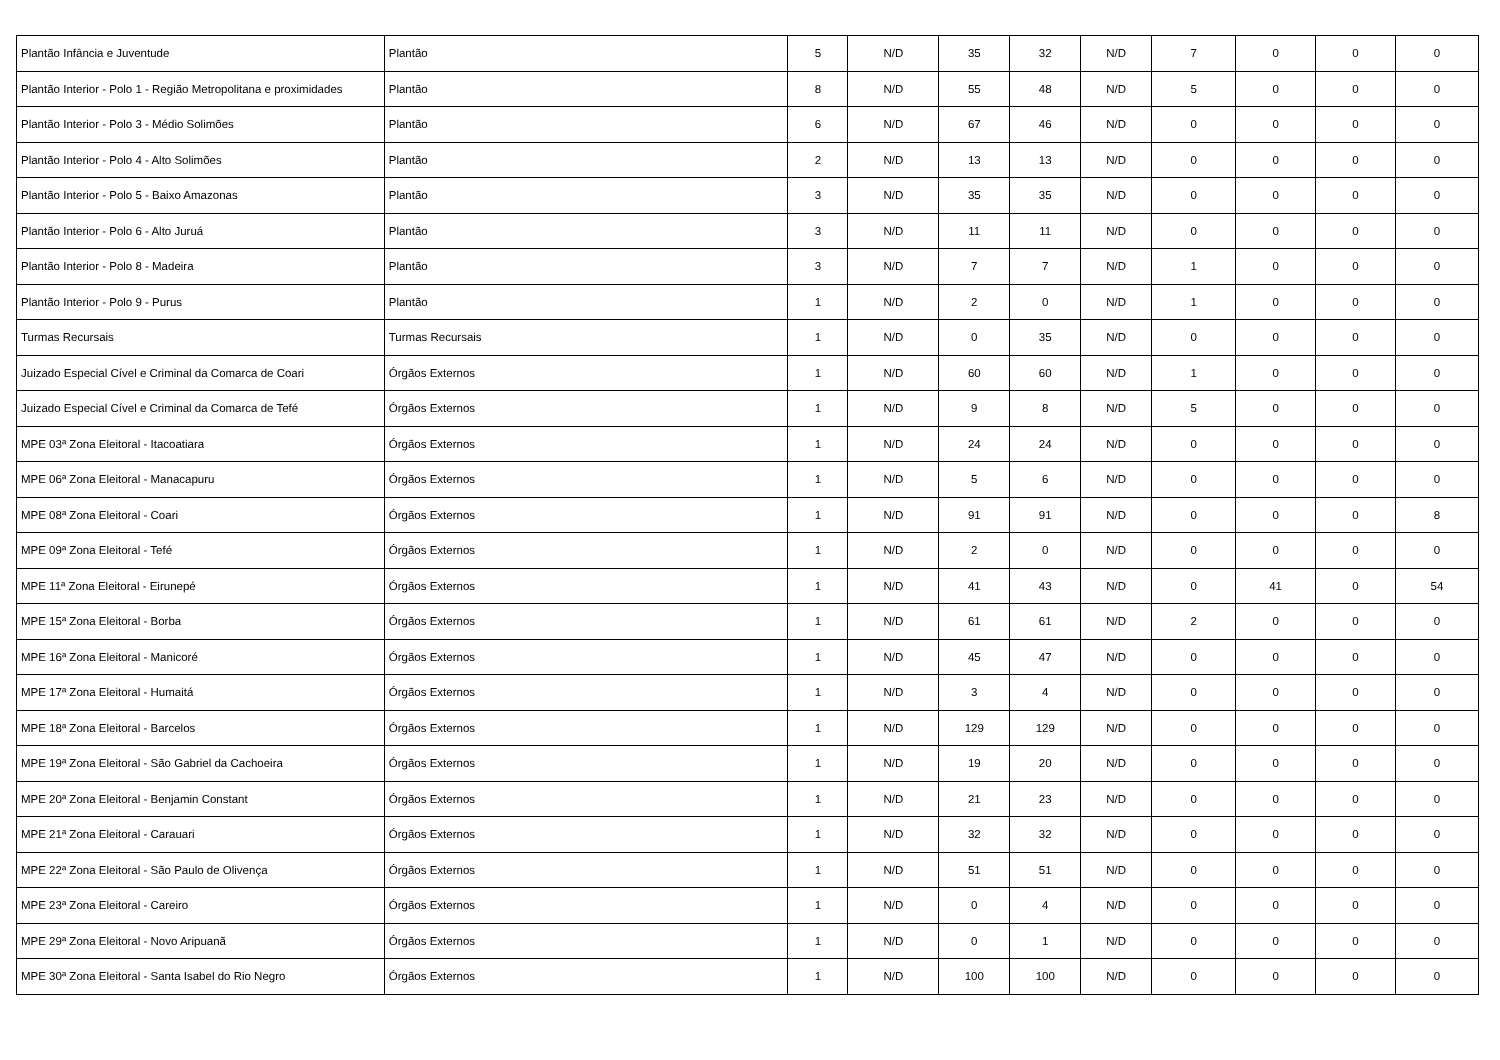| Plantão Infância e Juventude | Plantão | 5 | N/D | 35 | 32 | N/D | 7 | 0 | 0 | 0 |
| Plantão Interior - Polo 1 - Região Metropolitana e proximidades | Plantão | 8 | N/D | 55 | 48 | N/D | 5 | 0 | 0 | 0 |
| Plantão Interior - Polo 3 - Médio Solimões | Plantão | 6 | N/D | 67 | 46 | N/D | 0 | 0 | 0 | 0 |
| Plantão Interior - Polo 4 - Alto Solimões | Plantão | 2 | N/D | 13 | 13 | N/D | 0 | 0 | 0 | 0 |
| Plantão Interior - Polo 5 - Baixo Amazonas | Plantão | 3 | N/D | 35 | 35 | N/D | 0 | 0 | 0 | 0 |
| Plantão Interior - Polo 6 - Alto Juruá | Plantão | 3 | N/D | 11 | 11 | N/D | 0 | 0 | 0 | 0 |
| Plantão Interior - Polo 8 - Madeira | Plantão | 3 | N/D | 7 | 7 | N/D | 1 | 0 | 0 | 0 |
| Plantão Interior - Polo 9 - Purus | Plantão | 1 | N/D | 2 | 0 | N/D | 1 | 0 | 0 | 0 |
| Turmas Recursais | Turmas Recursais | 1 | N/D | 0 | 35 | N/D | 0 | 0 | 0 | 0 |
| Juizado Especial Cível e Criminal da Comarca de Coari | Órgãos Externos | 1 | N/D | 60 | 60 | N/D | 1 | 0 | 0 | 0 |
| Juizado Especial Cível e Criminal da Comarca de Tefé | Órgãos Externos | 1 | N/D | 9 | 8 | N/D | 5 | 0 | 0 | 0 |
| MPE 03ª Zona Eleitoral - Itacoatiara | Órgãos Externos | 1 | N/D | 24 | 24 | N/D | 0 | 0 | 0 | 0 |
| MPE 06ª Zona Eleitoral - Manacapuru | Órgãos Externos | 1 | N/D | 5 | 6 | N/D | 0 | 0 | 0 | 0 |
| MPE 08ª Zona Eleitoral - Coari | Órgãos Externos | 1 | N/D | 91 | 91 | N/D | 0 | 0 | 0 | 8 |
| MPE 09ª Zona Eleitoral - Tefé | Órgãos Externos | 1 | N/D | 2 | 0 | N/D | 0 | 0 | 0 | 0 |
| MPE 11ª Zona Eleitoral - Eirunepé | Órgãos Externos | 1 | N/D | 41 | 43 | N/D | 0 | 41 | 0 | 54 |
| MPE 15ª Zona Eleitoral - Borba | Órgãos Externos | 1 | N/D | 61 | 61 | N/D | 2 | 0 | 0 | 0 |
| MPE 16ª Zona Eleitoral - Manicoré | Órgãos Externos | 1 | N/D | 45 | 47 | N/D | 0 | 0 | 0 | 0 |
| MPE 17ª Zona Eleitoral - Humaitá | Órgãos Externos | 1 | N/D | 3 | 4 | N/D | 0 | 0 | 0 | 0 |
| MPE 18ª Zona Eleitoral - Barcelos | Órgãos Externos | 1 | N/D | 129 | 129 | N/D | 0 | 0 | 0 | 0 |
| MPE 19ª Zona Eleitoral - São Gabriel da Cachoeira | Órgãos Externos | 1 | N/D | 19 | 20 | N/D | 0 | 0 | 0 | 0 |
| MPE 20ª Zona Eleitoral - Benjamin Constant | Órgãos Externos | 1 | N/D | 21 | 23 | N/D | 0 | 0 | 0 | 0 |
| MPE 21ª Zona Eleitoral - Carauari | Órgãos Externos | 1 | N/D | 32 | 32 | N/D | 0 | 0 | 0 | 0 |
| MPE 22ª Zona Eleitoral - São Paulo de Olivença | Órgãos Externos | 1 | N/D | 51 | 51 | N/D | 0 | 0 | 0 | 0 |
| MPE 23ª Zona Eleitoral - Careiro | Órgãos Externos | 1 | N/D | 0 | 4 | N/D | 0 | 0 | 0 | 0 |
| MPE 29ª Zona Eleitoral - Novo Aripuanã | Órgãos Externos | 1 | N/D | 0 | 1 | N/D | 0 | 0 | 0 | 0 |
| MPE 30ª Zona Eleitoral - Santa Isabel do Rio Negro | Órgãos Externos | 1 | N/D | 100 | 100 | N/D | 0 | 0 | 0 | 0 |